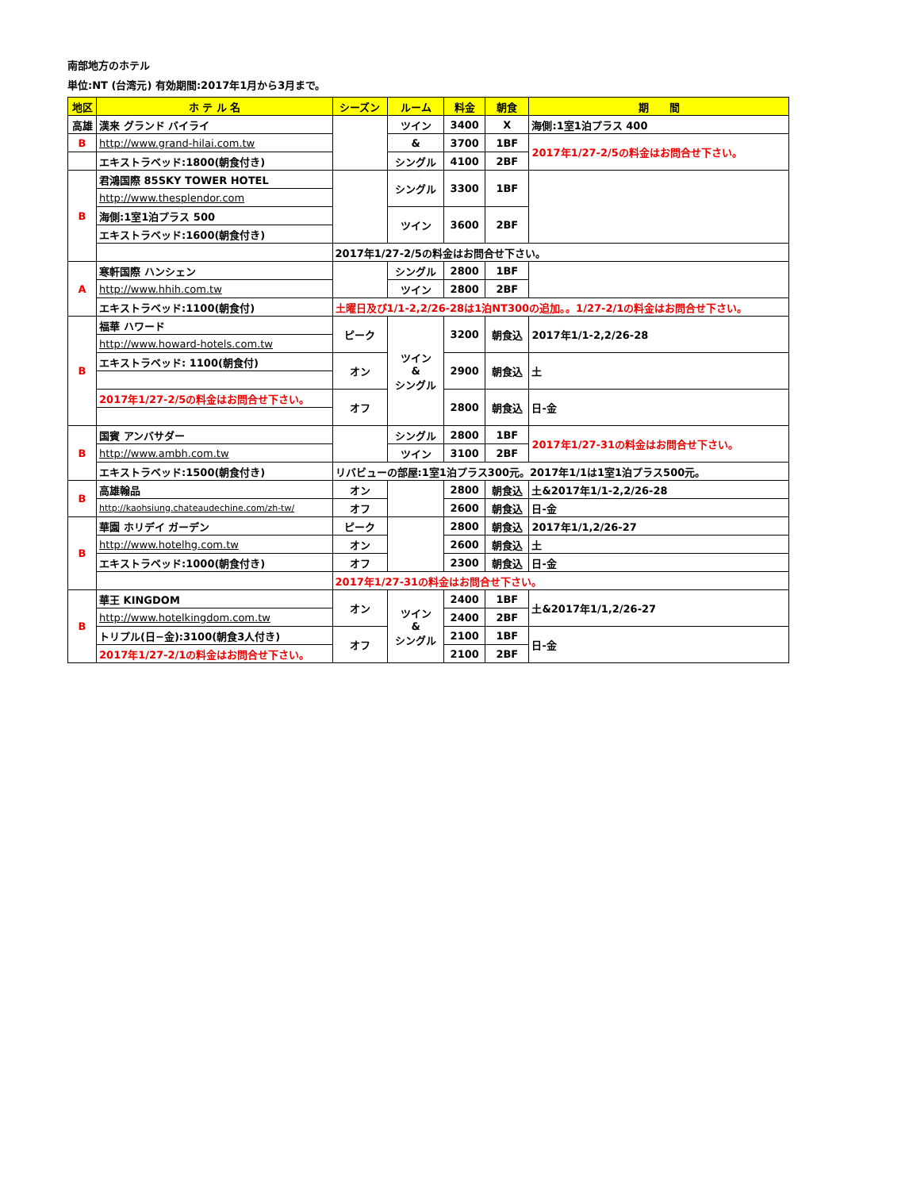南部地方のホテル
単位:NT (台湾元) 有効期間:2017年1月から3月まで。
| 地区 | ホ テ ル 名 | シーズン | ルーム | 料金 | 朝食 | 期 間 |
| --- | --- | --- | --- | --- | --- | --- |
| 高雄 | 漢来 グランド バイライ | | ツイン | 3400 | X | 海側:1室1泊プラス 400 |
| B | http://www.grand-hilai.com.tw | | & | 3700 | 1BF | 2017年1/27-2/5の料金はお問合せ下さい。 |
| | エキストラベッド:1800(朝食付き) | | シングル | 4100 | 2BF | |
| B | 君鴻国際 85SKY TOWER HOTEL | | シングル | 3300 | 1BF | |
| | http://www.thesplendor.com | | | | | |
| | 海側:1室1泊プラス 500 | | ツイン | 3600 | 2BF | |
| | エキストラベッド:1600(朝食付き) | | | | | |
| | | 2017年1/27-2/5の料金はお問合せ下さい。 | | | | |
| A | 寒軒国際 ハンシェン | | シングル | 2800 | 1BF | |
| | http://www.hhih.com.tw | | ツイン | 2800 | 2BF | |
| | エキストラベッド:1100(朝食付) | 土曜日及び1/1-2,2/26-28は1泊NT300の追加。。1/27-2/1の料金はお問合せ下さい。 | | | | |
| B | 福華 ハワード | ピーク | ツイン & シングル | 3200 | 朝食込 | 2017年1/1-2,2/26-28 |
| | http://www.howard-hotels.com.tw | | | | | |
| | エキストラベッド: 1100(朝食付) | オン | | 2900 | 朝食込 | 土 |
| | 2017年1/27-2/5の料金はお問合せ下さい。 | オフ | | 2800 | 朝食込 | 日-金 |
| B | 国賓 アンバサダー | | シングル | 2800 | 1BF | 2017年1/27-31の料金はお問合せ下さい。 |
| | http://www.ambh.com.tw | | ツイン | 3100 | 2BF | |
| | エキストラベッド:1500(朝食付き) | リバビューの部屋:1室1泊プラス300元。2017年1/1は1室1泊プラス500元。 | | | | |
| B | 高雄翰品 | オン | | 2800 | 朝食込 | 土&2017年1/1-2,2/26-28 |
| | http://kaohsiung.chateaudechine.com/zh-tw/ | オフ | | 2600 | 朝食込 | 日-金 |
| B | 華園 ホリデイ ガーデン | ピーク | | 2800 | 朝食込 | 2017年1/1,2/26-27 |
| | http://www.hotelhg.com.tw | オン | | 2600 | 朝食込 | 土 |
| | エキストラベッド:1000(朝食付き) | オフ | | 2300 | 朝食込 | 日-金 |
| | | 2017年1/27-31の料金はお問合せ下さい。 | | | | |
| B | 華王 KINGDOM | オン | ツイン & シングル | 2400 | 1BF | 土&2017年1/1,2/26-27 |
| | http://www.hotelkingdom.com.tw | | | 2400 | 2BF | |
| | トリプル(日−金):3100(朝食3人付き) | オフ | | 2100 | 1BF | 日-金 |
| | 2017年1/27-2/1の料金はお問合せ下さい。 | | | 2100 | 2BF | |